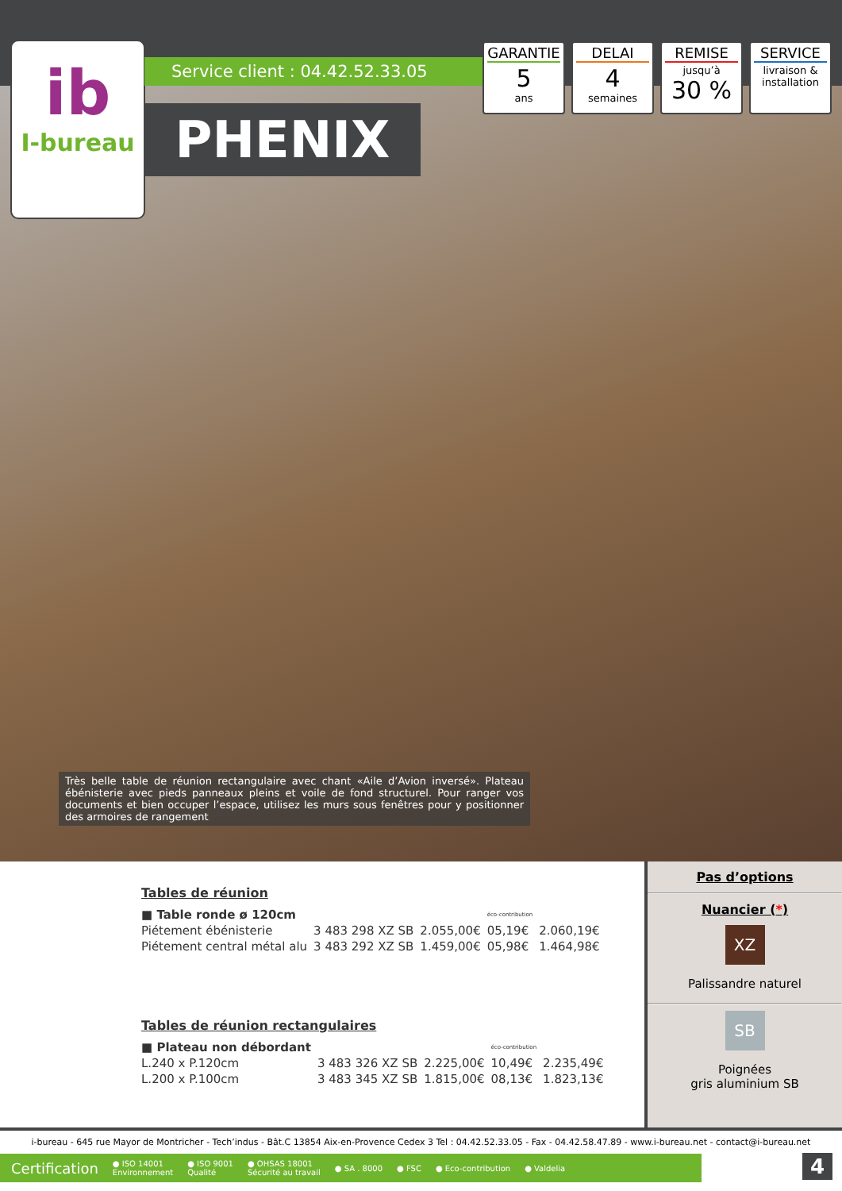ib
I-bureau
Service client : 04.42.52.33.05
PHENIX
GARANTIE
5
ans
DELAI
4
semaines
REMISE
jusqu’à
30 %
SERVICE
livraison &
installation
Très belle table de réunion rectangulaire avec chant «Aile d’Avion inversé». Plateau ébénisterie avec pieds panneaux pleins et voile de fond structurel. Pour ranger vos documents et bien occuper l’espace, utilisez les murs sous fenêtres pour y positionner des armoires de rangement
Tables de réunion
| ■ Table ronde ø 120cm | | | éco-contribution | |
| Piétement ébénisterie | 3 483 298 XZ SB | 2.055,00€ | 05,19€ | 2.060,19€ |
| Piétement central métal alu | 3 483 292 XZ SB | 1.459,00€ | 05,98€ | 1.464,98€ |
Tables de réunion rectangulaires
| ■ Plateau non débordant | | | éco-contribution | |
| L.240 x P.120cm | 3 483 326 XZ SB | 2.225,00€ | 10,49€ | 2.235,49€ |
| L.200 x P.100cm | 3 483 345 XZ SB | 1.815,00€ | 08,13€ | 1.823,13€ |
Pas d’options
Nuancier (*)
XZ
Palissandre naturel
SB
Poignées
gris aluminium SB
i-bureau - 645 rue Mayor de Montricher - Tech’indus - Bât.C 13854 Aix-en-Provence Cedex 3 Tel : 04.42.52.33.05 - Fax - 04.42.58.47.89 - www.i-bureau.net - contact@i-bureau.net
Certification ● ISO 14001
Environnement ● ISO 9001
Qualité ● OHSAS 18001
Sécurité au travail ● SA . 8000 ● FSC ● Eco-contribution ● Valdelia
4